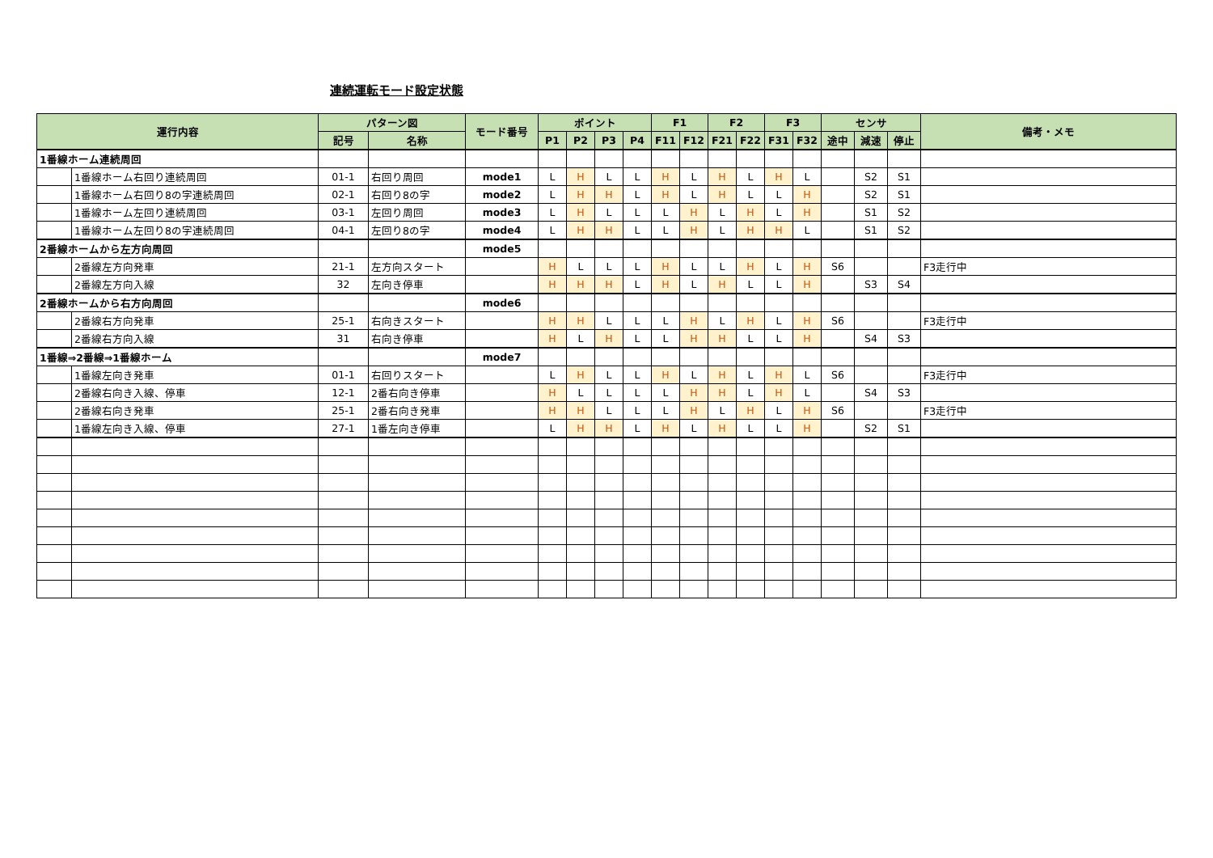連続運転モード設定状態
| 運行内容 | | パターン図 | | モード番号 | ポイント | | | | F1 | | F2 | | F3 | | センサ | | | 備考・メモ |
| --- | --- | --- | --- | --- | --- | --- | --- | --- | --- | --- | --- | --- | --- | --- | --- | --- | --- | --- |
| | | 記号 | 名称 | | P1 | P2 | P3 | P4 | F11 | F12 | F21 | F22 | F31 | F32 | 途中 | 減速 | 停止 | |
| 1番線ホーム連続周回 | | | | | | | | | | | | | | | | | | |
| | 1番線ホーム右回り連続周回 | 01-1 | 右回り周回 | mode1 | L | H | L | L | H | L | H | L | H | L | | S2 | S1 | |
| | 1番線ホーム右回り8の字連続周回 | 02-1 | 右回り8の字 | mode2 | L | H | H | L | H | L | H | L | L | H | | S2 | S1 | |
| | 1番線ホーム左回り連続周回 | 03-1 | 左回り周回 | mode3 | L | H | L | L | L | H | L | H | L | H | | S1 | S2 | |
| | 1番線ホーム左回り8の字連続周回 | 04-1 | 左回り8の字 | mode4 | L | H | H | L | L | H | L | H | H | L | | S1 | S2 | |
| 2番線ホームから左方向周回 | | | | mode5 | | | | | | | | | | | | | | |
| | 2番線左方向発車 | 21-1 | 左方向スタート | | H | L | L | L | H | L | L | H | L | H | S6 | | | F3走行中 |
| | 2番線左方向入線 | 32 | 左向き停車 | | H | H | H | L | H | L | H | L | L | H | | S3 | S4 | |
| 2番線ホームから右方向周回 | | | | mode6 | | | | | | | | | | | | | | |
| | 2番線右方向発車 | 25-1 | 右向きスタート | | H | H | L | L | L | H | L | H | L | H | S6 | | | F3走行中 |
| | 2番線右方向入線 | 31 | 右向き停車 | | H | L | H | L | L | H | H | L | L | H | | S4 | S3 | |
| 1番線⇒2番線⇒1番線ホーム | | | | mode7 | | | | | | | | | | | | | | |
| | 1番線左向き発車 | 01-1 | 右回りスタート | | L | H | L | L | H | L | H | L | H | L | S6 | | | F3走行中 |
| | 2番線右向き入線、停車 | 12-1 | 2番右向き停車 | | H | L | L | L | L | H | H | L | H | L | | S4 | S3 | |
| | 2番線右向き発車 | 25-1 | 2番右向き発車 | | H | H | L | L | L | H | L | H | L | H | S6 | | | F3走行中 |
| | 1番線左向き入線、停車 | 27-1 | 1番左向き停車 | | L | H | H | L | H | L | H | L | L | H | | S2 | S1 | |